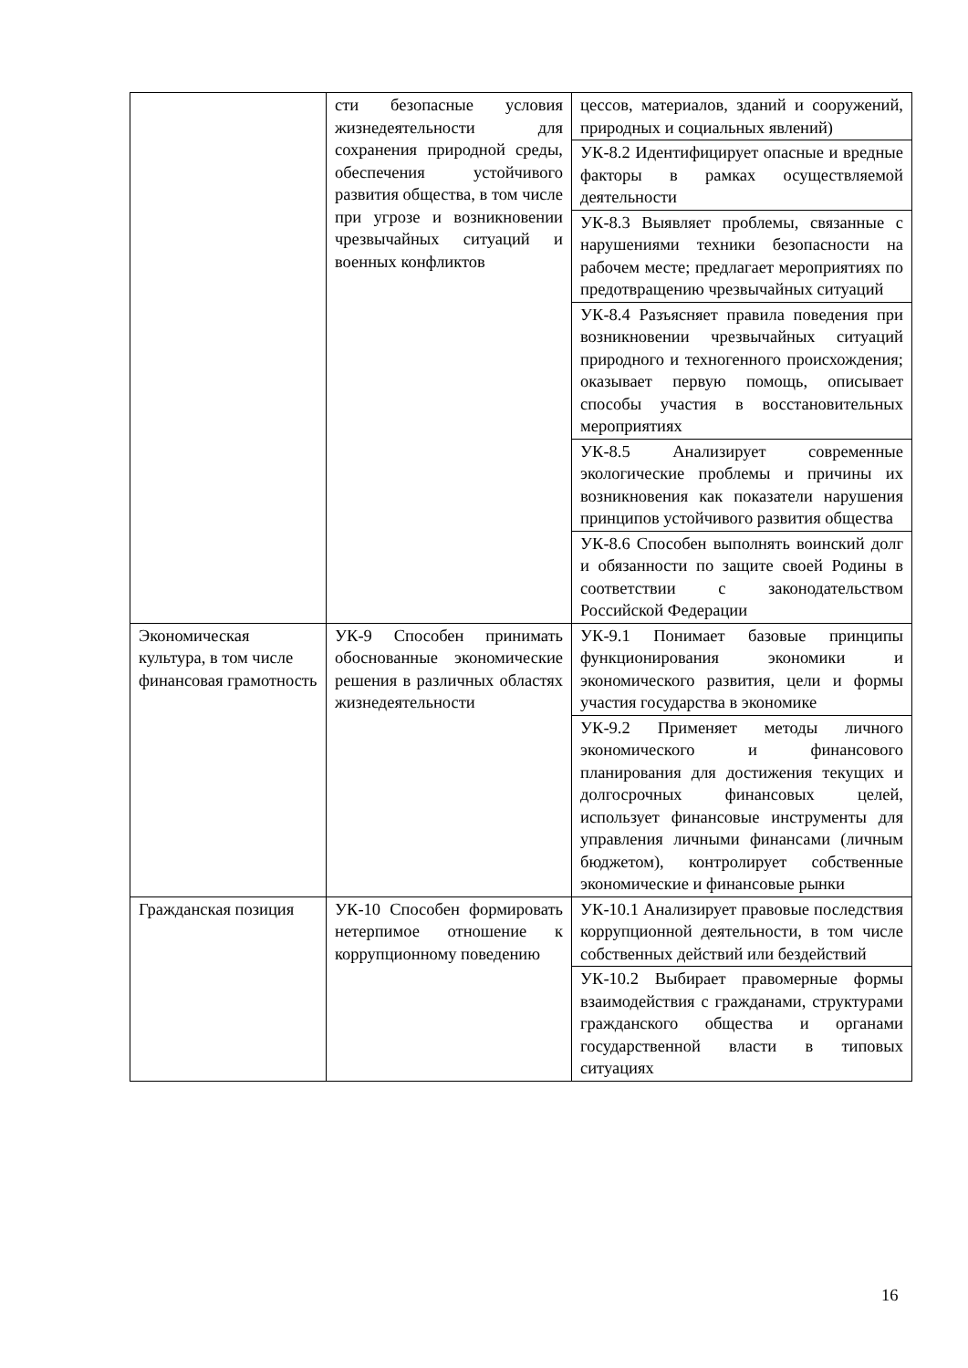| | сти безопасные условия жизнедеятельности для сохранения природной среды, обеспечения устойчивого развития общества, в том числе при угрозе и возникновении чрезвычайных ситуаций и военных конфликтов | цессов, материалов, зданий и сооружений, природных и социальных явлений) |
| | | УК-8.2 Идентифицирует опасные и вредные факторы в рамках осуществляемой деятельности |
| | | УК-8.3 Выявляет проблемы, связанные с нарушениями техники безопасности на рабочем месте; предлагает мероприятиях по предотвращению чрезвычайных ситуаций |
| | | УК-8.4 Разъясняет правила поведения при возникновении чрезвычайных ситуаций природного и техногенного происхождения; оказывает первую помощь, описывает способы участия в восстановительных мероприятиях |
| | | УК-8.5 Анализирует современные экологические проблемы и причины их возникновения как показатели нарушения принципов устойчивого развития общества |
| | | УК-8.6 Способен выполнять воинский долг и обязанности по защите своей Родины в соответствии с законодательством Российской Федерации |
| Экономическая культура, в том числе финансовая грамотность | УК-9 Способен принимать обоснованные экономические решения в различных областях жизнедеятельности | УК-9.1 Понимает базовые принципы функционирования экономики и экономического развития, цели и формы участия государства в экономике |
| | | УК-9.2 Применяет методы личного экономического и финансового планирования для достижения текущих и долгосрочных финансовых целей, использует финансовые инструменты для управления личными финансами (личным бюджетом), контролирует собственные экономические и финансовые рынки |
| Гражданская позиция | УК-10 Способен формировать нетерпимое отношение к коррупционному поведению | УК-10.1 Анализирует правовые последствия коррупционной деятельности, в том числе собственных действий или бездействий |
| | | УК-10.2 Выбирает правомерные формы взаимодействия с гражданами, структурами гражданского общества и органами государственной власти в типовых ситуациях |
16